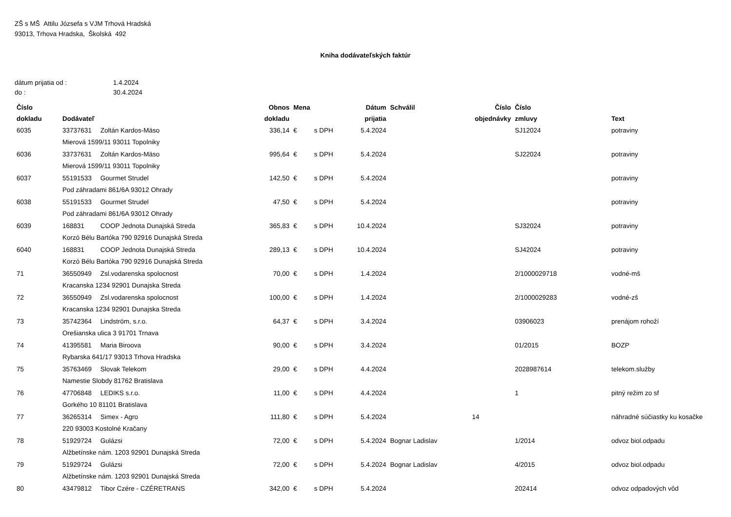ZŠ s MŠ Attilu Józsefa s VJM Trhová Hradská
93013, Trhova Hradska, Školská 492
Kniha dodávateľských faktúr
| dátum prijatia od : | 1.4.2024 |
| do : | 30.4.2024 |
| Číslo dokladu | Dodávateľ | | Obnos dokladu | Mena | | Dátum prijatia | Schválil | Číslo objednávky | Číslo zmluvy | Text |
| --- | --- | --- | --- | --- | --- | --- | --- | --- | --- | --- |
| 6035 | 33737631 | Zoltán Kardos-Mäso | 336,14 | € | s DPH | 5.4.2024 | | | SJ12024 | potraviny |
| | Mierová 1599/11 93011 Topolniky | | | | | | | | | |
| 6036 | 33737631 | Zoltán Kardos-Mäso | 995,64 | € | s DPH | 5.4.2024 | | | SJ22024 | potraviny |
| | Mierová 1599/11 93011 Topolniky | | | | | | | | | |
| 6037 | 55191533 | Gourmet Strudel | 142,50 | € | s DPH | 5.4.2024 | | | | potraviny |
| | Pod záhradami 861/6A 93012 Ohrady | | | | | | | | | |
| 6038 | 55191533 | Gourmet Strudel | 47,50 | € | s DPH | 5.4.2024 | | | | potraviny |
| | Pod záhradami 861/6A 93012 Ohrady | | | | | | | | | |
| 6039 | 168831 | COOP Jednota Dunajská Streda | 365,83 | € | s DPH | 10.4.2024 | | | SJ32024 | potraviny |
| | Korzó Bélu Bartóka 790 92916 Dunajská Streda | | | | | | | | | |
| 6040 | 168831 | COOP Jednota Dunajská Streda | 289,13 | € | s DPH | 10.4.2024 | | | SJ42024 | potraviny |
| | Korzó Bélu Bartóka 790 92916 Dunajská Streda | | | | | | | | | |
| 71 | 36550949 | Zsl.vodarenska spolocnost | 70,00 | € | s DPH | 1.4.2024 | | | 2/1000029718 | vodné-mš |
| | Kracanska 1234 92901 Dunajska Streda | | | | | | | | | |
| 72 | 36550949 | Zsl.vodarenska spolocnost | 100,00 | € | s DPH | 1.4.2024 | | | 2/1000029283 | vodné-zš |
| | Kracanska 1234 92901 Dunajska Streda | | | | | | | | | |
| 73 | 35742364 | Lindström, s.r.o. | 64,37 | € | s DPH | 3.4.2024 | | | 03906023 | prenájom rohoží |
| | Orešianska ulica 3 91701 Trnava | | | | | | | | | |
| 74 | 41395581 | Maria Biroova | 90,00 | € | s DPH | 3.4.2024 | | | 01/2015 | BOZP |
| | Rybarska 641/17 93013 Trhova Hradska | | | | | | | | | |
| 75 | 35763469 | Slovak Telekom | 29,00 | € | s DPH | 4.4.2024 | | | 2028987614 | telekom.služby |
| | Namestie Slobdy 81762 Bratislava | | | | | | | | | |
| 76 | 47706848 | LEDIKS s.r.o. | 11,00 | € | s DPH | 4.4.2024 | | | 1 | pitný režim zo sf |
| | Gorkého 10 81101 Bratislava | | | | | | | | | |
| 77 | 36265314 | Simex - Agro | 111,80 | € | s DPH | 5.4.2024 | | 14 | | náhradné súčiastky ku kosačke |
| | 220 93003 Kostolné Kračany | | | | | | | | | |
| 78 | 51929724 | Gulázsi | 72,00 | € | s DPH | 5.4.2024 | Bognar Ladislav | | 1/2014 | odvoz biol.odpadu |
| | Alžbetínske nám. 1203 92901 Dunajská Streda | | | | | | | | | |
| 79 | 51929724 | Gulázsi | 72,00 | € | s DPH | 5.4.2024 | Bognar Ladislav | | 4/2015 | odvoz biol.odpadu |
| | Alžbetínske nám. 1203 92901 Dunajská Streda | | | | | | | | | |
| 80 | 43479812 | Tibor Czére - CZÉRETRANS | 342,00 | € | s DPH | 5.4.2024 | | | 202414 | odvoz odpadových vôd |